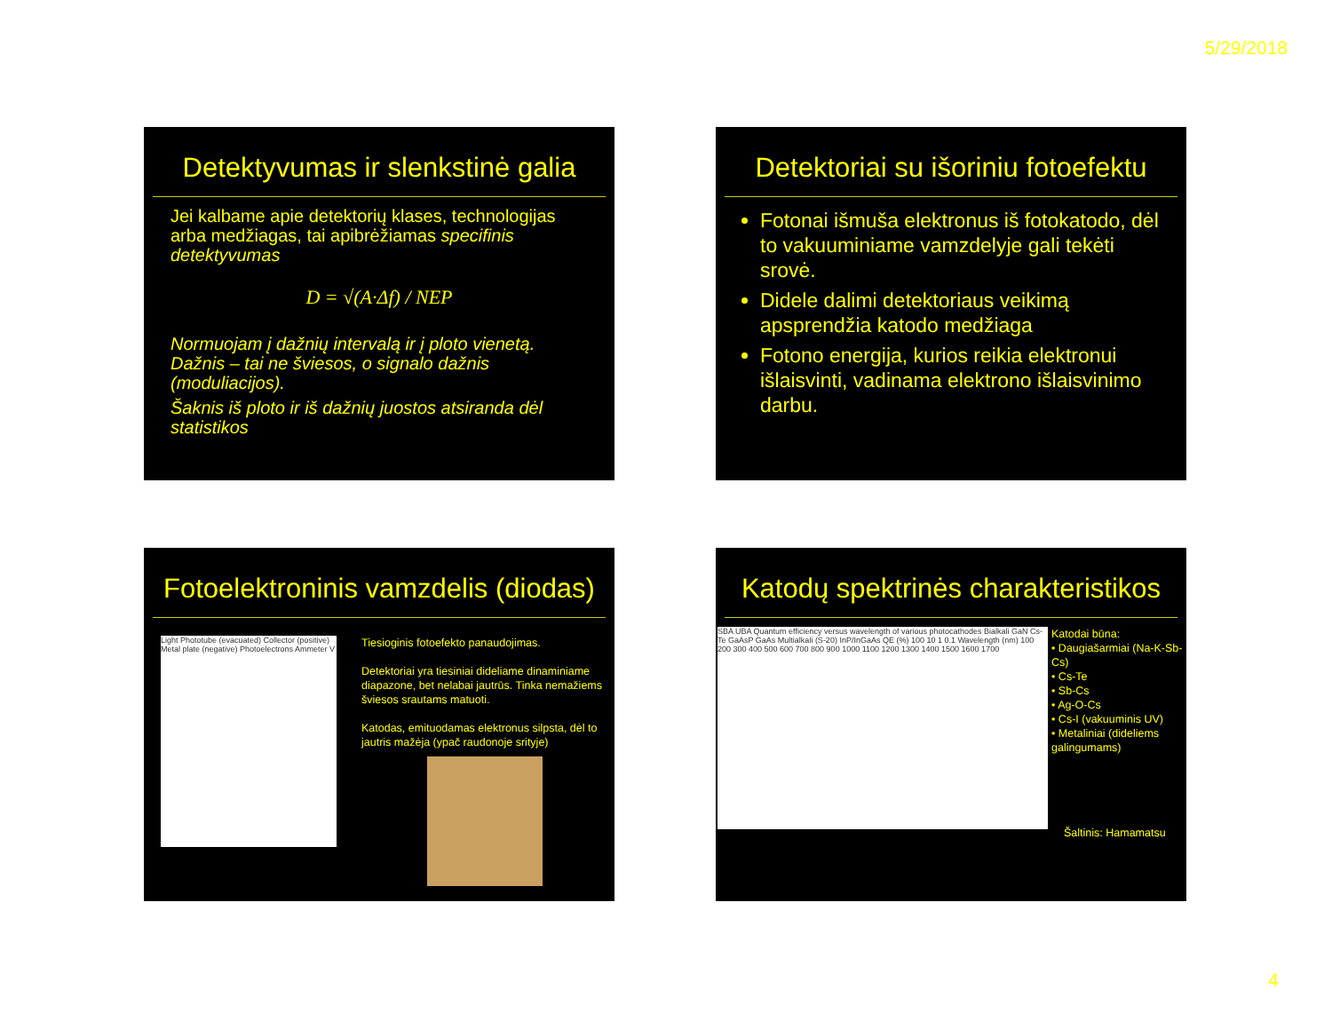5/29/2018
Detektyvumas ir slenkstinė galia
Jei kalbame apie detektorių klases, technologijas arba medžiagas, tai apibrėžiamas specifinis detektyvumas
D = √(A·Δf) / NEP
Normuojam į dažnių intervalą ir į ploto vienetą. Dažnis – tai ne šviesos, o signalo dažnis (moduliacijos).
Šaknis iš ploto ir iš dažnių juostos atsiranda dėl statistikos
Detektoriai su išoriniu fotoefektu
Fotonai išmuša elektronus iš fotokatodo, dėl to vakuuminiame vamzdelyje gali tekėti srovė.
Didele dalimi detektoriaus veikimą apsprendžia katodo medžiaga
Fotono energija, kurios reikia elektronui išlaisvinti, vadinama elektrono išlaisvinimo darbu.
Fotoelektroninis vamzdelis (diodas)
Light Phototube (evacuated) Collector (positive) Metal plate (negative) Photoelectrons Ammeter V
Tiesioginis fotoefekto panaudojimas.
Detektoriai yra tiesiniai dideliame dinaminiame diapazone, bet nelabai jautrūs. Tinka nemažiems šviesos srautams matuoti.
Katodas, emituodamas elektronus silpsta, dėl to jautris mažėja (ypač raudonoje srityje)
Katodų spektrinės charakteristikos
SBA UBA Quantum efficiency versus wavelength of various photocathodes Bialkali GaN Cs-Te GaAsP GaAs Multialkali (S-20) InP/InGaAs QE (%) 100 10 1 0.1 Wavelength (nm) 100 200 300 400 500 600 700 800 900 1000 1100 1200 1300 1400 1500 1600 1700
Katodai būna:
• Daugiašarmiai (Na-K-Sb-Cs)
• Cs-Te
• Sb-Cs
• Ag-O-Cs
• Cs-I (vakuuminis UV)
• Metaliniai (dideliems galingumams)
Šaltinis: Hamamatsu
4